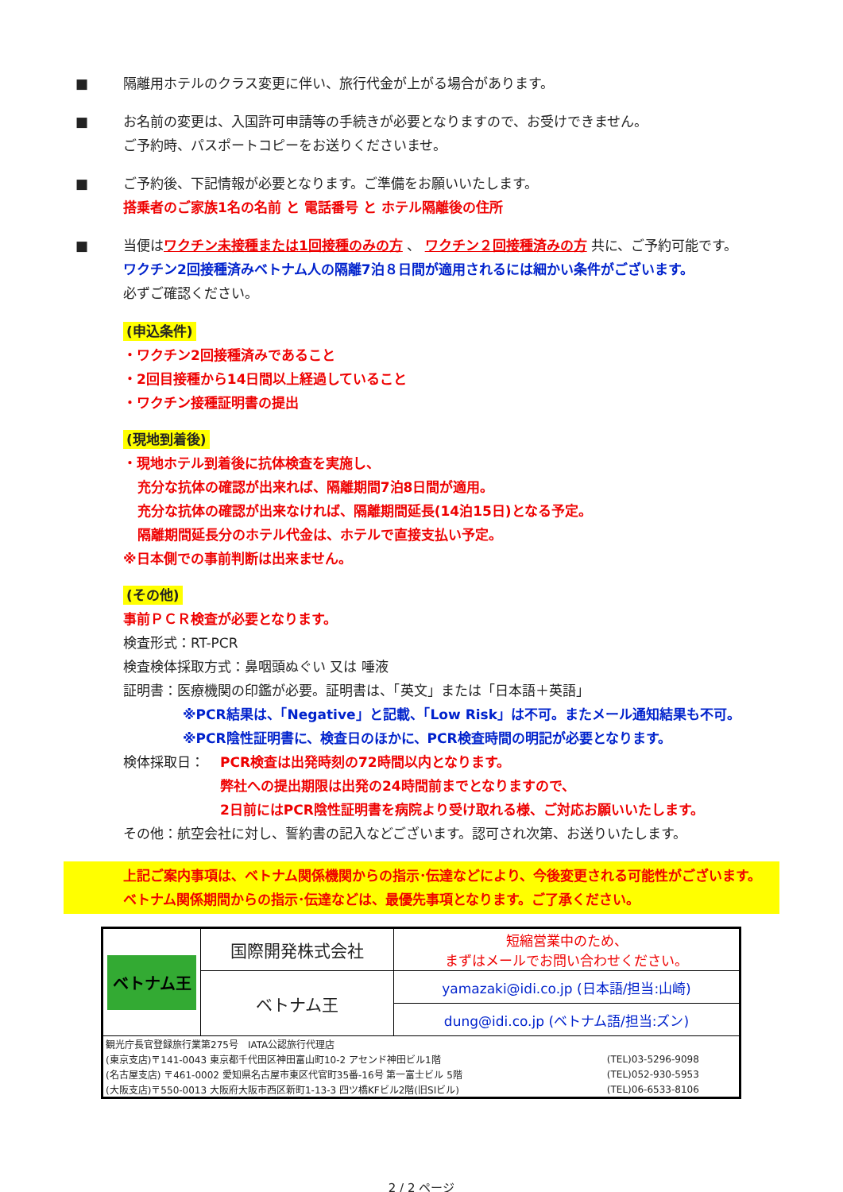■ 隔離用ホテルのクラス変更に伴い、旅行代金が上がる場合があります。
■ お名前の変更は、入国許可申請等の手続きが必要となりますので、お受けできません。
ご予約時、パスポートコピーをお送りくださいませ。
■ ご予約後、下記情報が必要となります。ご準備をお願いいたします。
搭乗者のご家族1名の名前 と 電話番号 と ホテル隔離後の住所
■ 当便はワクチン未接種または1回接種のみの方 、 ワクチン２回接種済みの方 共に、ご予約可能です。
ワクチン2回接種済みベトナム人の隔離7泊８日間が適用されるには細かい条件がございます。
必ずご確認ください。
(申込条件)
・ワクチン2回接種済みであること
・2回目接種から14日間以上経過していること
・ワクチン接種証明書の提出
(現地到着後)
・現地ホテル到着後に抗体検査を実施し、
充分な抗体の確認が出来れば、隔離期間7泊8日間が適用。
充分な抗体の確認が出来なければ、隔離期間延長(14泊15日)となる予定。
隔離期間延長分のホテル代金は、ホテルで直接支払い予定。
※日本側での事前判断は出来ません。
(その他)
事前ＰＣＲ検査が必要となります。
検査形式：RT-PCR
検査検体採取方式：鼻咽頭ぬぐい 又は 唾液
証明書：医療機関の印鑑が必要。証明書は、「英文」または「日本語＋英語」
※PCR結果は、「Negative」と記載、「Low Risk」は不可。またメール通知結果も不可。
※PCR陰性証明書に、検査日のほかに、PCR検査時間の明記が必要となります。
検体採取日： PCR検査は出発時刻の72時間以内となります。
弊社への提出期限は出発の24時間前までとなりますので、
2日前にはPCR陰性証明書を病院より受け取れる様、ご対応お願いいたします。
その他：航空会社に対し、誓約書の記入などございます。認可され次第、お送りいたします。
上記ご案内事項は、ベトナム関係機関からの指示･伝達などにより、今後変更される可能性がございます。
ベトナム関係期間からの指示･伝達などは、最優先事項となります。ご了承ください。
| ベトナム王 | 国際開発株式会社 | 短縮営業中のため、 まずはメールでお問い合わせください。 |
| | ベトナム王 | yamazaki@idi.co.jp (日本語/担当:山崎) |
| | | dung@idi.co.jp (ベトナム語/担当:ズン) |
| / 観光庁長官登録旅行業第275号 IATA公認旅行代理店 / / / (東京支店)〒141-0043 東京都千代田区神田富山町10-2 アセンド神田ビル1階 / (TEL)03-5296-9098 / / (名古屋支店) 〒461-0002 愛知県名古屋市東区代官町35番-16号 第一富士ビル 5階 / (TEL)052-930-5953 / / (大阪支店)〒550-0013 大阪府大阪市西区新町1-13-3 四ツ橋KFビル2階(旧SIビル) / (TEL)06-6533-8106 / | | |
2 / 2 ページ